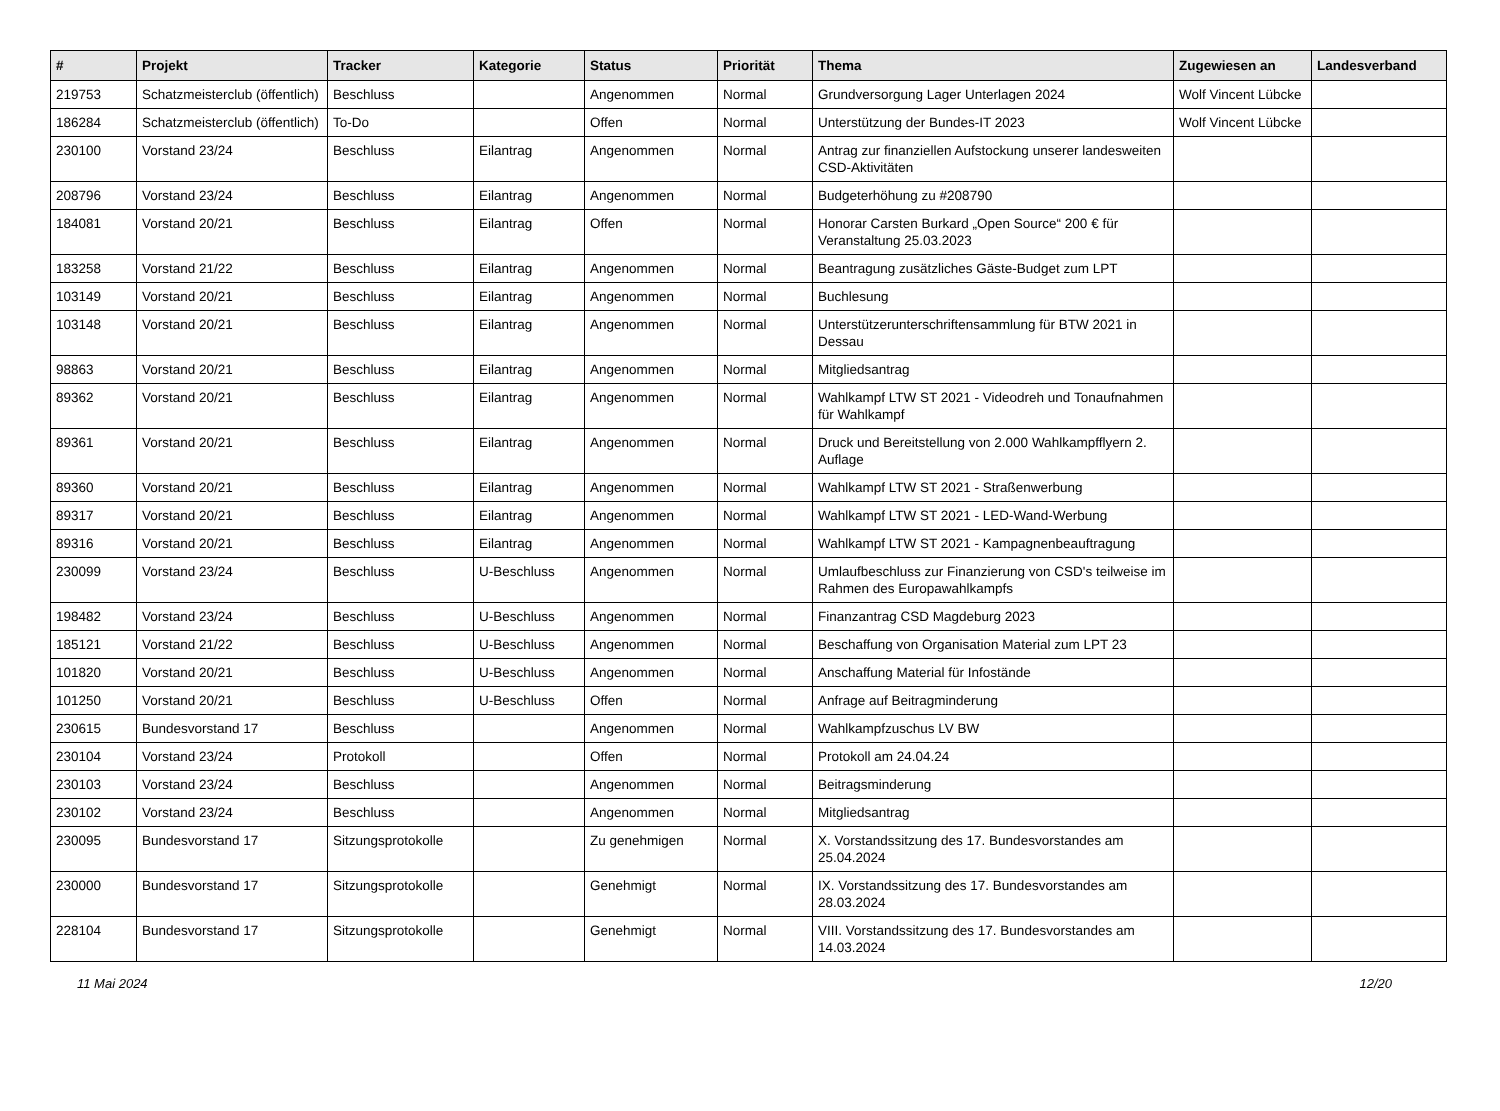| # | Projekt | Tracker | Kategorie | Status | Priorität | Thema | Zugewiesen an | Landesverband |
| --- | --- | --- | --- | --- | --- | --- | --- | --- |
| 219753 | Schatzmeisterclub (öffentlich) | Beschluss | | Angenommen | Normal | Grundversorgung Lager Unterlagen 2024 | Wolf Vincent Lübcke | |
| 186284 | Schatzmeisterclub (öffentlich) | To-Do | | Offen | Normal | Unterstützung der Bundes-IT 2023 | Wolf Vincent Lübcke | |
| 230100 | Vorstand 23/24 | Beschluss | Eilantrag | Angenommen | Normal | Antrag zur finanziellen Aufstockung unserer landesweiten CSD-Aktivitäten | | |
| 208796 | Vorstand 23/24 | Beschluss | Eilantrag | Angenommen | Normal | Budgeterhöhung zu #208790 | | |
| 184081 | Vorstand 20/21 | Beschluss | Eilantrag | Offen | Normal | Honorar Carsten Burkard „Open Source“ 200 € für Veranstaltung 25.03.2023 | | |
| 183258 | Vorstand 21/22 | Beschluss | Eilantrag | Angenommen | Normal | Beantragung zusätzliches Gäste-Budget zum LPT | | |
| 103149 | Vorstand 20/21 | Beschluss | Eilantrag | Angenommen | Normal | Buchlesung | | |
| 103148 | Vorstand 20/21 | Beschluss | Eilantrag | Angenommen | Normal | Unterstützerunterschriftensammlung für BTW 2021 in Dessau | | |
| 98863 | Vorstand 20/21 | Beschluss | Eilantrag | Angenommen | Normal | Mitgliedsantrag | | |
| 89362 | Vorstand 20/21 | Beschluss | Eilantrag | Angenommen | Normal | Wahlkampf LTW ST 2021 - Videodreh und Tonaufnahmen für Wahlkampf | | |
| 89361 | Vorstand 20/21 | Beschluss | Eilantrag | Angenommen | Normal | Druck und Bereitstellung von 2.000 Wahlkampfflyern 2. Auflage | | |
| 89360 | Vorstand 20/21 | Beschluss | Eilantrag | Angenommen | Normal | Wahlkampf LTW ST 2021 - Straßenwerbung | | |
| 89317 | Vorstand 20/21 | Beschluss | Eilantrag | Angenommen | Normal | Wahlkampf LTW ST 2021 - LED-Wand-Werbung | | |
| 89316 | Vorstand 20/21 | Beschluss | Eilantrag | Angenommen | Normal | Wahlkampf LTW ST 2021 - Kampagnenbeauftragung | | |
| 230099 | Vorstand 23/24 | Beschluss | U-Beschluss | Angenommen | Normal | Umlaufbeschluss zur Finanzierung von CSD's teilweise im Rahmen des Europawahlkampfs | | |
| 198482 | Vorstand 23/24 | Beschluss | U-Beschluss | Angenommen | Normal | Finanzantrag CSD Magdeburg 2023 | | |
| 185121 | Vorstand 21/22 | Beschluss | U-Beschluss | Angenommen | Normal | Beschaffung von Organisation Material zum LPT 23 | | |
| 101820 | Vorstand 20/21 | Beschluss | U-Beschluss | Angenommen | Normal | Anschaffung Material für Infostände | | |
| 101250 | Vorstand 20/21 | Beschluss | U-Beschluss | Offen | Normal | Anfrage auf Beitragminderung | | |
| 230615 | Bundesvorstand 17 | Beschluss | | Angenommen | Normal | Wahlkampfzuschus LV BW | | |
| 230104 | Vorstand 23/24 | Protokoll | | Offen | Normal | Protokoll am 24.04.24 | | |
| 230103 | Vorstand 23/24 | Beschluss | | Angenommen | Normal | Beitragsminderung | | |
| 230102 | Vorstand 23/24 | Beschluss | | Angenommen | Normal | Mitgliedsantrag | | |
| 230095 | Bundesvorstand 17 | Sitzungsprotokolle | | Zu genehmigen | Normal | X. Vorstandssitzung des 17. Bundesvorstandes am 25.04.2024 | | |
| 230000 | Bundesvorstand 17 | Sitzungsprotokolle | | Genehmigt | Normal | IX. Vorstandssitzung des 17. Bundesvorstandes am 28.03.2024 | | |
| 228104 | Bundesvorstand 17 | Sitzungsprotokolle | | Genehmigt | Normal | VIII. Vorstandssitzung des 17. Bundesvorstandes am 14.03.2024 | | |
11 Mai 2024 12/20